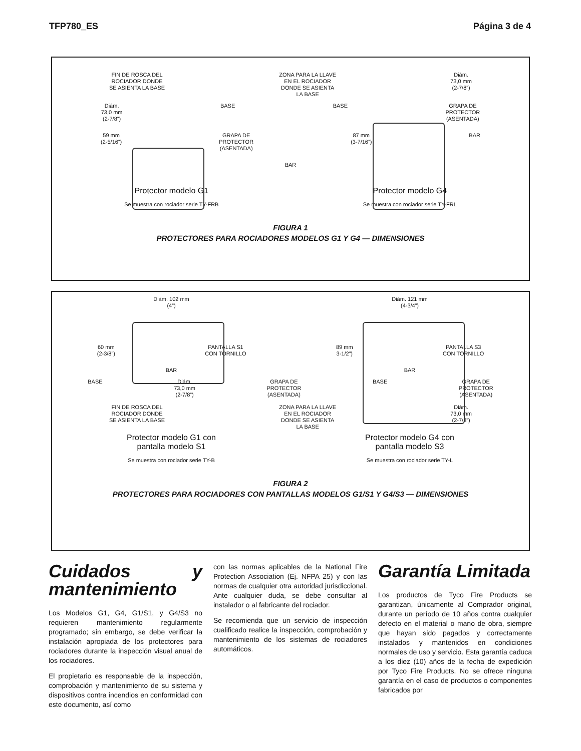TFP780_ES Página 3 de 4
FIN DE ROSCA DEL
ROCIADOR DONDE
SE ASIENTA LA BASE ZONA PARA LA LLAVE
EN EL ROCIADOR
DONDE SE ASIENTA
LA BASE Diám.
73,0 mm
(2-7/8”)
Diám.
73,0 mm
(2-7/8”) BASE BASE GRAPA DE
PROTECTOR
(ASENTADA)
59 mm
(2-5/16”) GRAPA DE
PROTECTOR
(ASENTADA) 87 mm
(3-7/16”) BAR
BAR
Protector modelo G1
Se muestra con rociador serie TY-FRB Protector modelo G4
Se muestra con rociador serie TY-FRL
FIGURA 1
PROTECTORES PARA ROCIADORES MODELOS G1 Y G4 — DIMENSIONES
Diám. 102 mm
(4”) Diám. 121 mm
(4-3/4”)
60 mm
(2-3/8”) PANTALLA S1
CON TORNILLO 89 mm
3-1/2”) PANTALLA S3
CON TORNILLO
BAR BAR
BASE Diám.
73,0 mm
(2-7/8”) GRAPA DE
PROTECTOR
(ASENTADA) BASE GRAPA DE
PROTECTOR
(ASENTADA)
FIN DE ROSCA DEL
ROCIADOR DONDE
SE ASIENTA LA BASE ZONA PARA LA LLAVE
EN EL ROCIADOR
DONDE SE ASIENTA
LA BASE Diám.
73,0 mm
(2-7/8”)
Protector modelo G1 con
pantalla modelo S1
Se muestra con rociador serie TY-B Protector modelo G4 con
pantalla modelo S3
Se muestra con rociador serie TY-L
FIGURA 2
PROTECTORES PARA ROCIADORES CON PANTALLAS MODELOS G1/S1 Y G4/S3 — DIMENSIONES
Cuidados y mantenimiento
Los Modelos G1, G4, G1/S1, y G4/S3 no requieren mantenimiento regularmente programado; sin embargo, se debe verificar la instalación apropiada de los protectores para rociadores durante la inspección visual anual de los rociadores.
El propietario es responsable de la inspección, comprobación y mantenimiento de su sistema y dispositivos contra incendios en conformidad con este documento, así como
con las normas aplicables de la National Fire Protection Association (Ej. NFPA 25) y con las normas de cualquier otra autoridad jurisdiccional. Ante cualquier duda, se debe consultar al instalador o al fabricante del rociador.
Se recomienda que un servicio de inspección cualificado realice la inspección, comprobación y mantenimiento de los sistemas de rociadores automáticos.
Garantía Limitada
Los productos de Tyco Fire Products se garantizan, únicamente al Comprador original, durante un período de 10 años contra cualquier defecto en el material o mano de obra, siempre que hayan sido pagados y correctamente instalados y mantenidos en condiciones normales de uso y servicio. Esta garantía caduca a los diez (10) años de la fecha de expedición por Tyco Fire Products. No se ofrece ninguna garantía en el caso de productos o componentes fabricados por